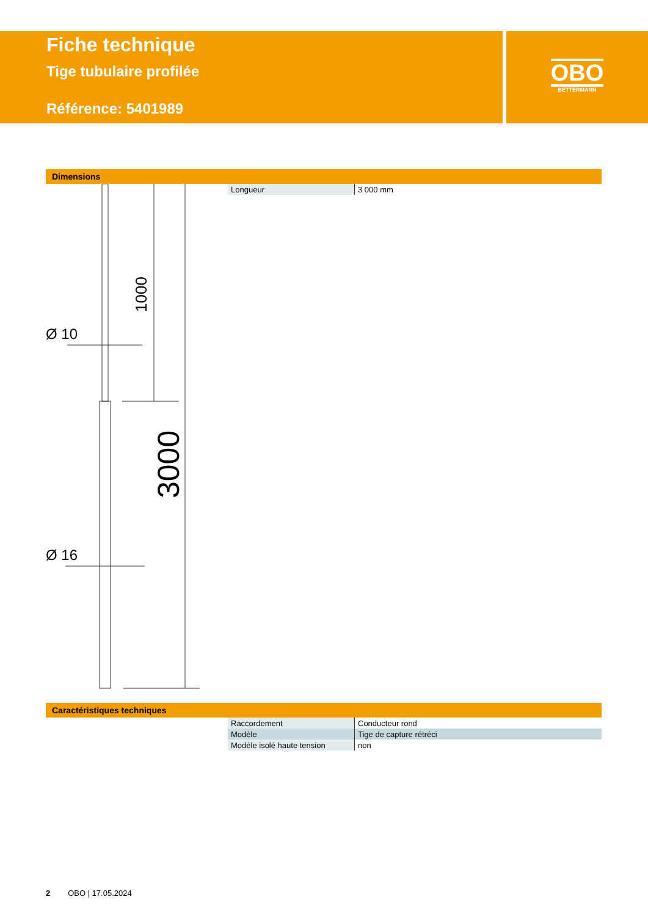Fiche technique
Tige tubulaire profilée
Référence: 5401989
OBO
BETTERMANN
Dimensions
Ø 10
Ø 16
1000
3000
| Longueur | 3 000 mm |
Caractéristiques techniques
| Raccordement | Conducteur rond |
| Modèle | Tige de capture rétréci |
| Modèle isolé haute tension | non |
2 OBO | 17.05.2024